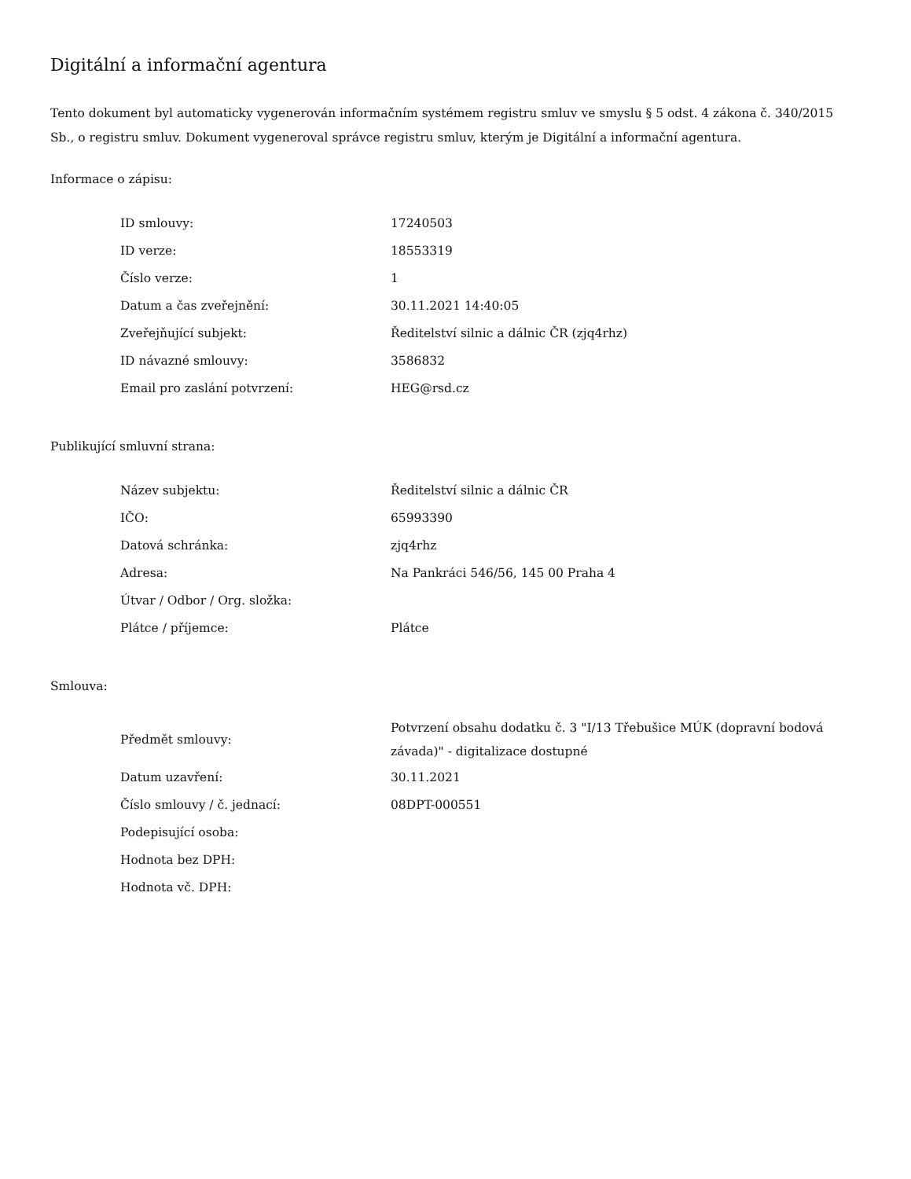Digitální a informační agentura
Tento dokument byl automaticky vygenerován informačním systémem registru smluv ve smyslu § 5 odst. 4 zákona č. 340/2015 Sb., o registru smluv. Dokument vygeneroval správce registru smluv, kterým je Digitální a informační agentura.
Informace o zápisu:
| ID smlouvy: | 17240503 |
| ID verze: | 18553319 |
| Číslo verze: | 1 |
| Datum a čas zveřejnění: | 30.11.2021 14:40:05 |
| Zveřejňující subjekt: | Ředitelství silnic a dálnic ČR (zjq4rhz) |
| ID návazné smlouvy: | 3586832 |
| Email pro zaslání potvrzení: | HEG@rsd.cz |
Publikující smluvní strana:
| Název subjektu: | Ředitelství silnic a dálnic ČR |
| IČO: | 65993390 |
| Datová schránka: | zjq4rhz |
| Adresa: | Na Pankráci 546/56, 145 00 Praha 4 |
| Útvar / Odbor / Org. složka: | |
| Plátce / příjemce: | Plátce |
Smlouva:
| Předmět smlouvy: | Potvrzení obsahu dodatku č. 3 "I/13 Třebušice MÚK (dopravní bodová závada)" - digitalizace dostupné |
| Datum uzavření: | 30.11.2021 |
| Číslo smlouvy / č. jednací: | 08DPT-000551 |
| Podepisující osoba: | |
| Hodnota bez DPH: | |
| Hodnota vč. DPH: | |